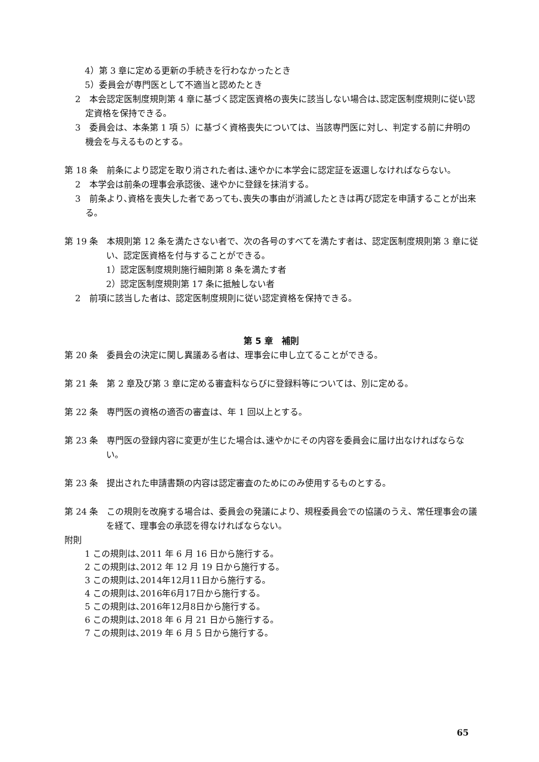4）第 3 章に定める更新の手続きを行わなかったとき
5）委員会が専門医として不適当と認めたとき
2　本会認定医制度規則第 4 章に基づく認定医資格の喪失に該当しない場合は､認定医制度規則に従い認定資格を保持できる。
3　委員会は、本条第 1 項 5）に基づく資格喪失については、当該専門医に対し、判定する前に弁明の機会を与えるものとする。
第 18 条　前条により認定を取り消された者は､速やかに本学会に認定証を返還しなければならない。
2　本学会は前条の理事会承認後、速やかに登録を抹消する。
3　前条より､資格を喪失した者であっても､喪失の事由が消滅したときは再び認定を申請することが出来る。
第 19 条　本規則第 12 条を満たさない者で、次の各号のすべてを満たす者は、認定医制度規則第 3 章に従い、認定医資格を付与することができる。
1）認定医制度規則施行細則第 8 条を満たす者
2）認定医制度規則第 17 条に抵触しない者
2　前項に該当した者は、認定医制度規則に従い認定資格を保持できる。
第 5 章　補則
第 20 条　委員会の決定に関し異議ある者は、理事会に申し立てることができる。
第 21 条　第 2 章及び第 3 章に定める審査料ならびに登録料等については、別に定める。
第 22 条　専門医の資格の適否の審査は、年 1 回以上とする。
第 23 条　専門医の登録内容に変更が生じた場合は､速やかにその内容を委員会に届け出なければならない。
第 23 条　提出された申請書類の内容は認定審査のためにのみ使用するものとする。
第 24 条　この規則を改廃する場合は、委員会の発議により、規程委員会での協議のうえ、常任理事会の議を経て、理事会の承認を得なければならない。
附則
1 この規則は､2011 年 6 月 16 日から施行する。
2 この規則は､2012 年 12 月 19 日から施行する。
3 この規則は､2014年12月11日から施行する。
4 この規則は､2016年6月17日から施行する。
5 この規則は､2016年12月8日から施行する。
6 この規則は､2018 年 6 月 21 日から施行する。
7 この規則は､2019 年 6 月 5 日から施行する。
65